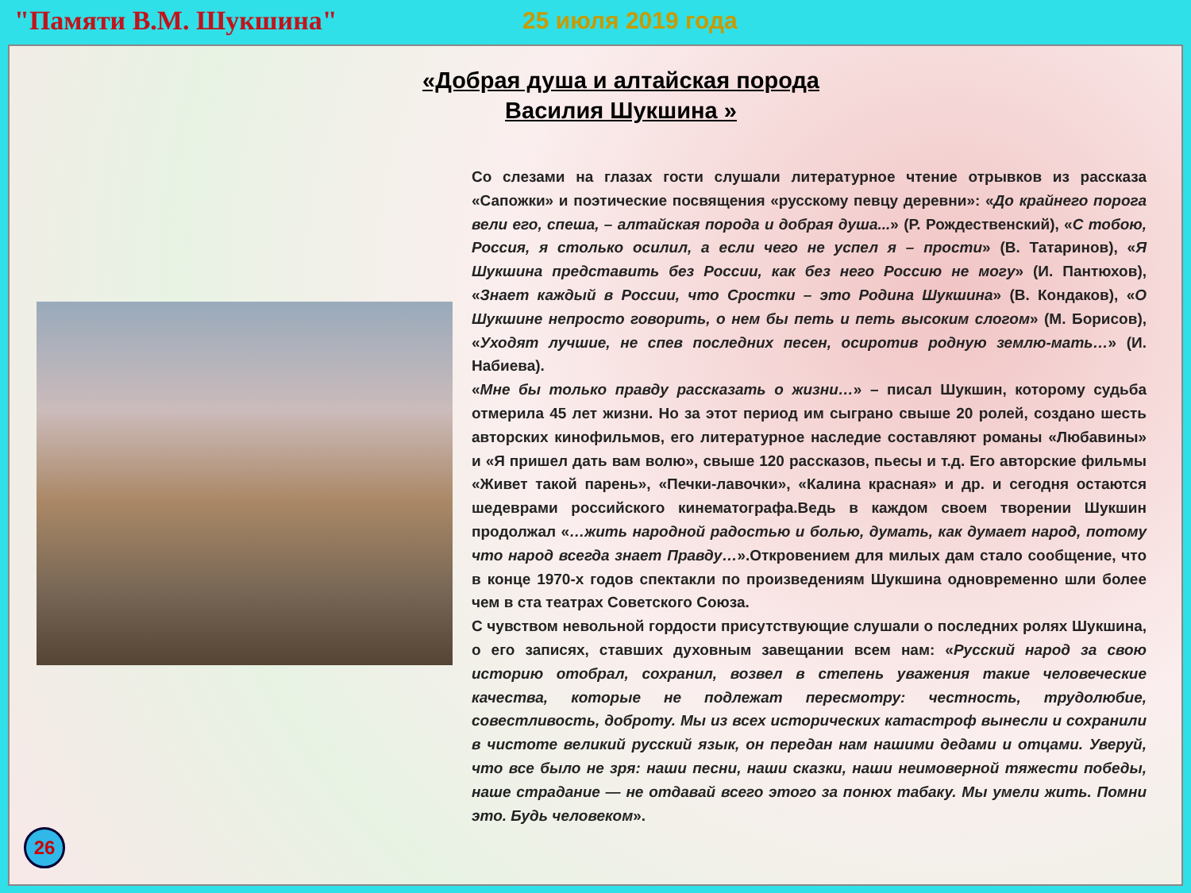"Памяти В.М. Шукшина" 25 июля 2019 года
«Добрая душа и алтайская порода
Василия Шукшина »
Со слезами на глазах гости слушали литературное чтение отрывков из рассказа «Сапожки» и поэтические посвящения «русскому певцу деревни»: «До крайнего порога вели его, спеша, – алтайская порода и добрая душа...» (Р. Рождественский), «С тобою, Россия, я столько осилил, а если чего не успел я – прости» (В. Татаринов), «Я Шукшина представить без России, как без него Россию не могу» (И. Пантюхов), «Знает каждый в России, что Сростки – это Родина Шукшина» (В. Кондаков), «О Шукшине непросто говорить, о нем бы петь и петь высоким слогом» (М. Борисов), «Уходят лучшие, не спев последних песен, осиротив родную землю-мать…» (И. Набиева).
«Мне бы только правду рассказать о жизни…» – писал Шукшин, которому судьба отмерила 45 лет жизни. Но за этот период им сыграно свыше 20 ролей, создано шесть авторских кинофильмов, его литературное наследие составляют романы «Любавины» и «Я пришел дать вам волю», свыше 120 рассказов, пьесы и т.д. Его авторские фильмы «Живет такой парень», «Печки-лавочки», «Калина красная» и др. и сегодня остаются шедеврами российского кинематографа.Ведь в каждом своем творении Шукшин продолжал «…жить народной радостью и болью, думать, как думает народ, потому что народ всегда знает Правду…».Откровением для милых дам стало сообщение, что в конце 1970-х годов спектакли по произведениям Шукшина одновременно шли более чем в ста театрах Советского Союза.
С чувством невольной гордости присутствующие слушали о последних ролях Шукшина, о его записях, ставших духовным завещании всем нам: «Русский народ за свою историю отобрал, сохранил, возвел в степень уважения такие человеческие качества, которые не подлежат пересмотру: честность, трудолюбие, совестливость, доброту. Мы из всех исторических катастроф вынесли и сохранили в чистоте великий русский язык, он передан нам нашими дедами и отцами. Уверуй, что все было не зря: наши песни, наши сказки, наши неимоверной тяжести победы, наше страдание — не отдавай всего этого за понюх табаку. Мы умели жить. Помни это. Будь человеком».
26